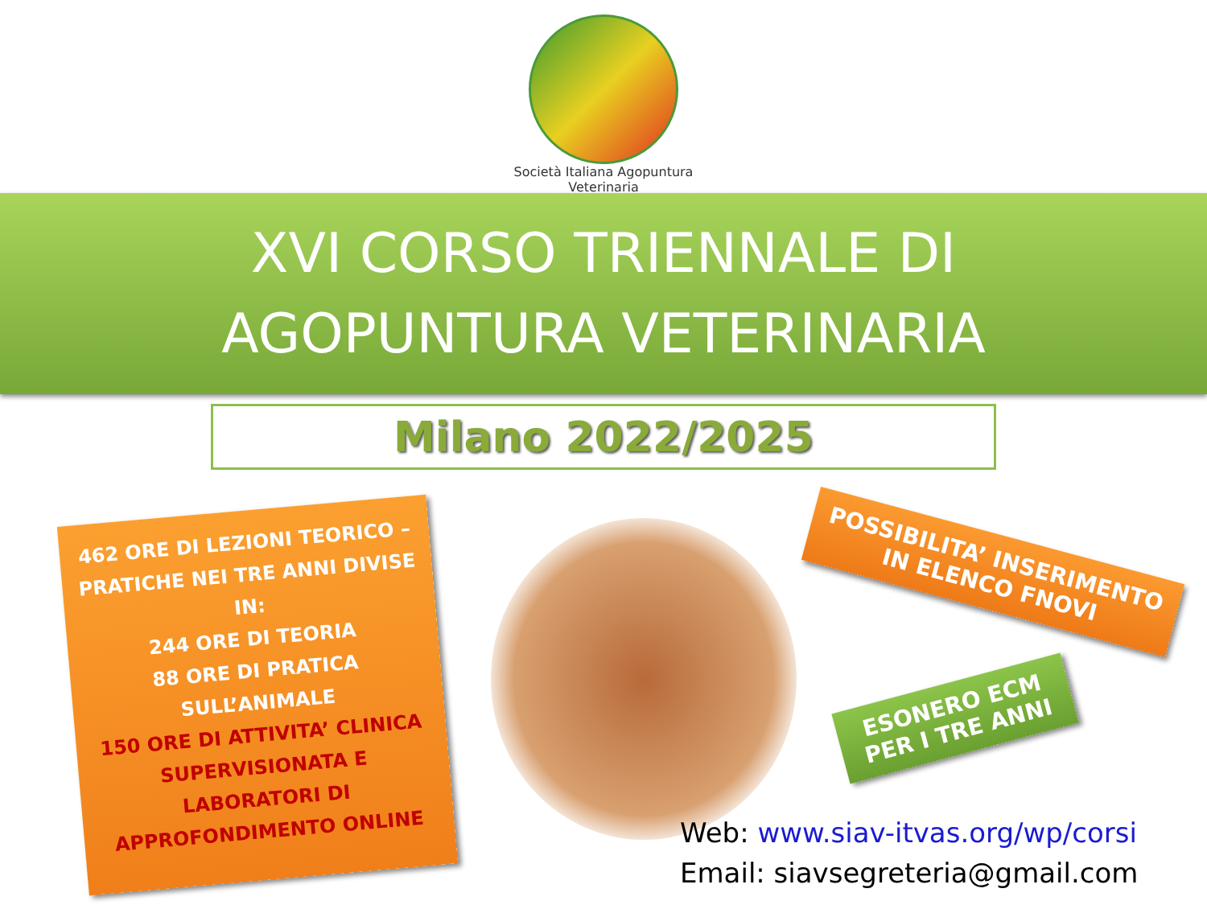Società Italiana Agopuntura Veterinaria
XVI CORSO TRIENNALE DI
AGOPUNTURA VETERINARIA
Milano 2022/2025
462 ORE DI LEZIONI TEORICO – PRATICHE NEI TRE ANNI DIVISE IN:
244 ORE DI TEORIA
88 ORE DI PRATICA SULL’ANIMALE
150 ORE DI ATTIVITA’ CLINICA SUPERVISIONATA E LABORATORI DI APPROFONDIMENTO ONLINE
POSSIBILITA’ INSERIMENTO IN ELENCO FNOVI
ESONERO ECM PER I TRE ANNI
Web: www.siav-itvas.org/wp/corsi
Email: siavsegreteria@gmail.com